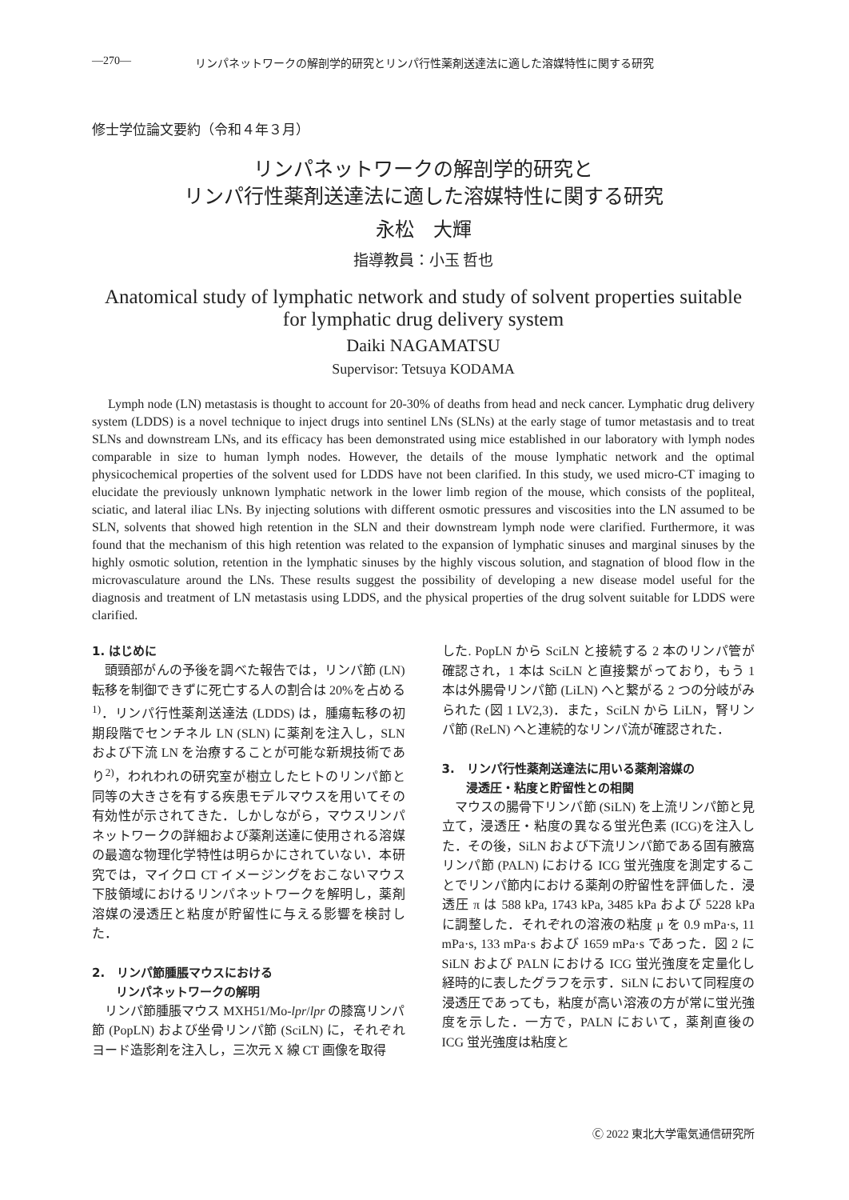—270— リンパネットワークの解剖学的研究とリンパ行性薬剤送達法に適した溶媒特性に関する研究
修士学位論文要約（令和４年３月）
リンパネットワークの解剖学的研究と
リンパ行性薬剤送達法に適した溶媒特性に関する研究
永松　大輝
指導教員：小玉 哲也
Anatomical study of lymphatic network and study of solvent properties suitable
for lymphatic drug delivery system
Daiki NAGAMATSU
Supervisor: Tetsuya KODAMA
Lymph node (LN) metastasis is thought to account for 20-30% of deaths from head and neck cancer. Lymphatic drug delivery system (LDDS) is a novel technique to inject drugs into sentinel LNs (SLNs) at the early stage of tumor metastasis and to treat SLNs and downstream LNs, and its efficacy has been demonstrated using mice established in our laboratory with lymph nodes comparable in size to human lymph nodes. However, the details of the mouse lymphatic network and the optimal physicochemical properties of the solvent used for LDDS have not been clarified. In this study, we used micro-CT imaging to elucidate the previously unknown lymphatic network in the lower limb region of the mouse, which consists of the popliteal, sciatic, and lateral iliac LNs. By injecting solutions with different osmotic pressures and viscosities into the LN assumed to be SLN, solvents that showed high retention in the SLN and their downstream lymph node were clarified. Furthermore, it was found that the mechanism of this high retention was related to the expansion of lymphatic sinuses and marginal sinuses by the highly osmotic solution, retention in the lymphatic sinuses by the highly viscous solution, and stagnation of blood flow in the microvasculature around the LNs. These results suggest the possibility of developing a new disease model useful for the diagnosis and treatment of LN metastasis using LDDS, and the physical properties of the drug solvent suitable for LDDS were clarified.
1. はじめに
頭頸部がんの予後を調べた報告では，リンパ節 (LN) 転移を制御できずに死亡する人の割合は 20%を占める<sup>1)</sup>．リンパ行性薬剤送達法 (LDDS) は，腫瘍転移の初期段階でセンチネル LN (SLN) に薬剤を注入し，SLN および下流 LN を治療することが可能な新規技術であり<sup>2)</sup>，われわれの研究室が樹立したヒトのリンパ節と同等の大きさを有する疾患モデルマウスを用いてその有効性が示されてきた．しかしながら，マウスリンパネットワークの詳細および薬剤送達に使用される溶媒の最適な物理化学特性は明らかにされていない．本研究では，マイクロ CT イメージングをおこないマウス下肢領域におけるリンパネットワークを解明し，薬剤溶媒の浸透圧と粘度が貯留性に与える影響を検討した．
2.　リンパ節腫脹マウスにおける
　　リンパネットワークの解明
リンパ節腫脹マウス MXH51/Mo-lpr/lpr の膝窩リンパ節 (PopLN) および坐骨リンパ節 (SciLN) に，それぞれヨード造影剤を注入し，三次元 X 線 CT 画像を取得
した. PopLN から SciLN と接続する 2 本のリンパ管が確認され，1 本は SciLN と直接繋がっており，もう 1 本は外腸骨リンパ節 (LiLN) へと繋がる 2 つの分岐がみられた (図 1 LV2,3)．また，SciLN から LiLN，腎リンパ節 (ReLN) へと連続的なリンパ流が確認された．
3.　リンパ行性薬剤送達法に用いる薬剤溶媒の
　　浸透圧・粘度と貯留性との相関
マウスの腸骨下リンパ節 (SiLN) を上流リンパ節と見立て，浸透圧・粘度の異なる蛍光色素 (ICG)を注入した．その後，SiLN および下流リンパ節である固有腋窩リンパ節 (PALN) における ICG 蛍光強度を測定することでリンパ節内における薬剤の貯留性を評価した．浸透圧 π は 588 kPa, 1743 kPa, 3485 kPa および 5228 kPa に調整した．それぞれの溶液の粘度 μ を 0.9 mPa·s, 11 mPa·s, 133 mPa·s および 1659 mPa·s であった．図 2 に SiLN および PALN における ICG 蛍光強度を定量化し経時的に表したグラフを示す．SiLN において同程度の浸透圧であっても，粘度が高い溶液の方が常に蛍光強度を示した．一方で，PALN において，薬剤直後の ICG 蛍光強度は粘度と
Ⓒ 2022 東北大学電気通信研究所